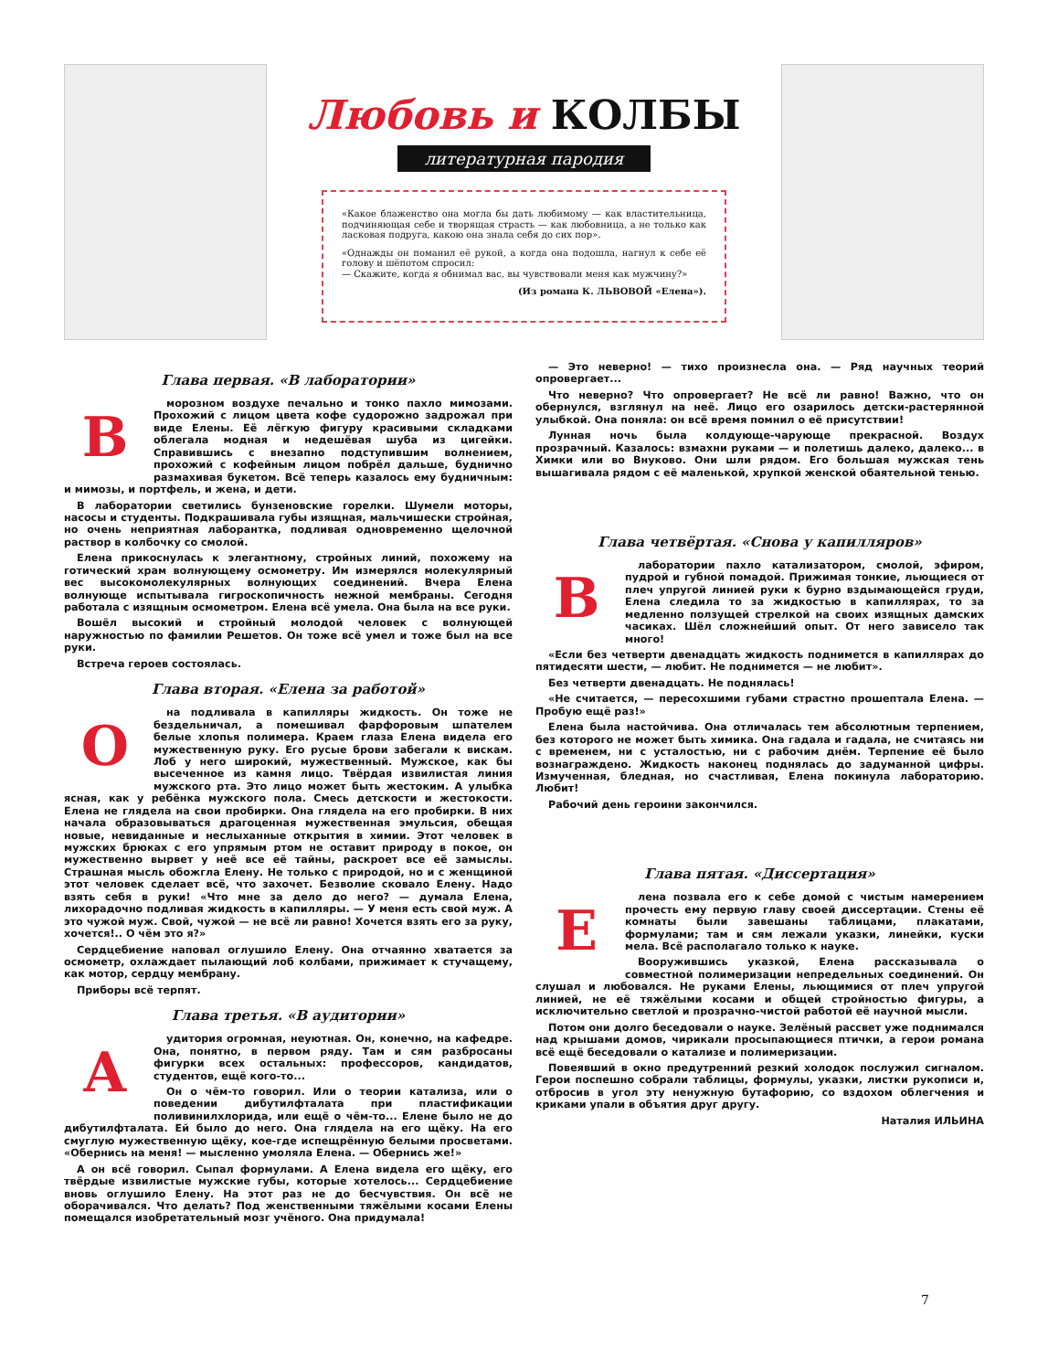Любовь и КОЛБЫ
литературная пародия
«Какое блаженство она могла бы дать любимому — как властительница, подчиняющая себе и творящая страсть — как любовница, а не только как ласковая подруга, какою она знала себя до сих пор».
«Однажды он поманил её рукой, а когда она подошла, нагнул к себе её голову и шёпотом спросил:
— Скажите, когда я обнимал вас, вы чувствовали меня как мужчину?»
(Из романа К. ЛЬВОВОЙ «Елена»).
Глава первая. «В лаборатории»
В
морозном воздухе печально и тонко пахло мимозами. Прохожий с лицом цвета кофе судорожно задрожал при виде Елены. Её лёгкую фигуру красивыми складками облегала модная и недешёвая шуба из цигейки. Справившись с внезапно подступившим волнением, прохожий с кофейным лицом побрёл дальше, буднично размахивая букетом. Всё теперь казалось ему будничным: и мимозы, и портфель, и жена, и дети.
В лаборатории светились бунзеновские горелки. Шумели моторы, насосы и студенты. Подкрашивала губы изящная, мальчишески стройная, но очень неприятная лаборантка, подливая одновременно щелочной раствор в колбочку со смолой.
Елена прикоснулась к элегантному, стройных линий, похожему на готический храм волнующему осмометру. Им измерялся молекулярный вес высокомолекулярных волнующих соединений. Вчера Елена волнующе испытывала гигроскопичность нежной мембраны. Сегодня работала с изящным осмометром. Елена всё умела. Она была на все руки.
Вошёл высокий и стройный молодой человек с волнующей наружностью по фамилии Решетов. Он тоже всё умел и тоже был на все руки.
Встреча героев состоялась.
Глава вторая. «Елена за работой»
О
на подливала в капилляры жидкость. Он тоже не бездельничал, а помешивал фарфоровым шпателем белые хлопья полимера. Краем глаза Елена видела его мужественную руку. Его русые брови забегали к вискам. Лоб у него широкий, мужественный. Мужское, как бы высеченное из камня лицо. Твёрдая извилистая линия мужского рта. Это лицо может быть жестоким. А улыбка ясная, как у ребёнка мужского пола. Смесь детскости и жестокости. Елена не глядела на свои пробирки. Она глядела на его пробирки. В них начала образовываться драгоценная мужественная эмульсия, обещая новые, невиданные и неслыханные открытия в химии. Этот человек в мужских брюках с его упрямым ртом не оставит природу в покое, он мужественно вырвет у неё все её тайны, раскроет все её замыслы. Страшная мысль обожгла Елену. Не только с природой, но и с женщиной этот человек сделает всё, что захочет. Безволие сковало Елену. Надо взять себя в руки! «Что мне за дело до него? — думала Елена, лихорадочно подливая жидкость в капилляры. — У меня есть свой муж. А это чужой муж. Свой, чужой — не всё ли равно! Хочется взять его за руку, хочется!.. О чём это я?»
Сердцебиение наповал оглушило Елену. Она отчаянно хватается за осмометр, охлаждает пылающий лоб колбами, прижимает к стучащему, как мотор, сердцу мембрану.
Приборы всё терпят.
Глава третья. «В аудитории»
А
удитория огромная, неуютная. Он, конечно, на кафедре. Она, понятно, в первом ряду. Там и сям разбросаны фигурки всех остальных: профессоров, кандидатов, студентов, ещё кого-то...
Он о чём-то говорил. Или о теории катализа, или о поведении дибутилфталата при пластификации поливинилхлорида, или ещё о чём-то... Елене было не до дибутилфталата. Ей было до него. Она глядела на его щёку. На его смуглую мужественную щёку, кое-где испещрённую белыми просветами. «Обернись на меня! — мысленно умоляла Елена. — Обернись же!»
А он всё говорил. Сыпал формулами. А Елена видела его щёку, его твёрдые извилистые мужские губы, которые хотелось... Сердцебиение вновь оглушило Елену. На этот раз не до бесчувствия. Он всё не оборачивался. Что делать? Под женственными тяжёлыми косами Елены помещался изобретательный мозг учёного. Она придумала!
— Это неверно! — тихо произнесла она. — Ряд научных теорий опровергает...
Что неверно? Что опровергает? Не всё ли равно! Важно, что он обернулся, взглянул на неё. Лицо его озарилось детски-растерянной улыбкой. Она поняла: он всё время помнил о её присутствии!
Лунная ночь была колдующе-чарующе прекрасной. Воздух прозрачный. Казалось: взмахни руками — и полетишь далеко, далеко... в Химки или во Внуково. Они шли рядом. Его большая мужская тень вышагивала рядом с её маленькой, хрупкой женской обаятельной тенью.
Глава четвёртая. «Снова у капилляров»
В
лаборатории пахло катализатором, смолой, эфиром, пудрой и губной помадой. Прижимая тонкие, льющиеся от плеч упругой линией руки к бурно вздымающейся груди, Елена следила то за жидкостью в капиллярах, то за медленно ползущей стрелкой на своих изящных дамских часиках. Шёл сложнейший опыт. От него зависело так много!
«Если без четверти двенадцать жидкость поднимется в капиллярах до пятидесяти шести, — любит. Не поднимется — не любит».
Без четверти двенадцать. Не поднялась!
«Не считается, — пересохшими губами страстно прошептала Елена. — Пробую ещё раз!»
Елена была настойчива. Она отличалась тем абсолютным терпением, без которого не может быть химика. Она гадала и гадала, не считаясь ни с временем, ни с усталостью, ни с рабочим днём. Терпение её было вознаграждено. Жидкость наконец поднялась до задуманной цифры. Измученная, бледная, но счастливая, Елена покинула лабораторию. Любит!
Рабочий день героини закончился.
Глава пятая. «Диссертация»
Е
лена позвала его к себе домой с чистым намерением прочесть ему первую главу своей диссертации. Стены её комнаты были завешаны таблицами, плакатами, формулами; там и сям лежали указки, линейки, куски мела. Всё располагало только к науке.
Вооружившись указкой, Елена рассказывала о совместной полимеризации непредельных соединений. Он слушал и любовался. Не руками Елены, льющимися от плеч упругой линией, не её тяжёлыми косами и общей стройностью фигуры, а исключительно светлой и прозрачно-чистой работой её научной мысли.
Потом они долго беседовали о науке. Зелёный рассвет уже поднимался над крышами домов, чирикали просыпающиеся птички, а герои романа всё ещё беседовали о катализе и полимеризации.
Повеявший в окно предутренний резкий холодок послужил сигналом. Герои поспешно собрали таблицы, формулы, указки, листки рукописи и, отбросив в угол эту ненужную бутафорию, со вздохом облегчения и криками упали в объятия друг другу.
Наталия ИЛЬИНА
7